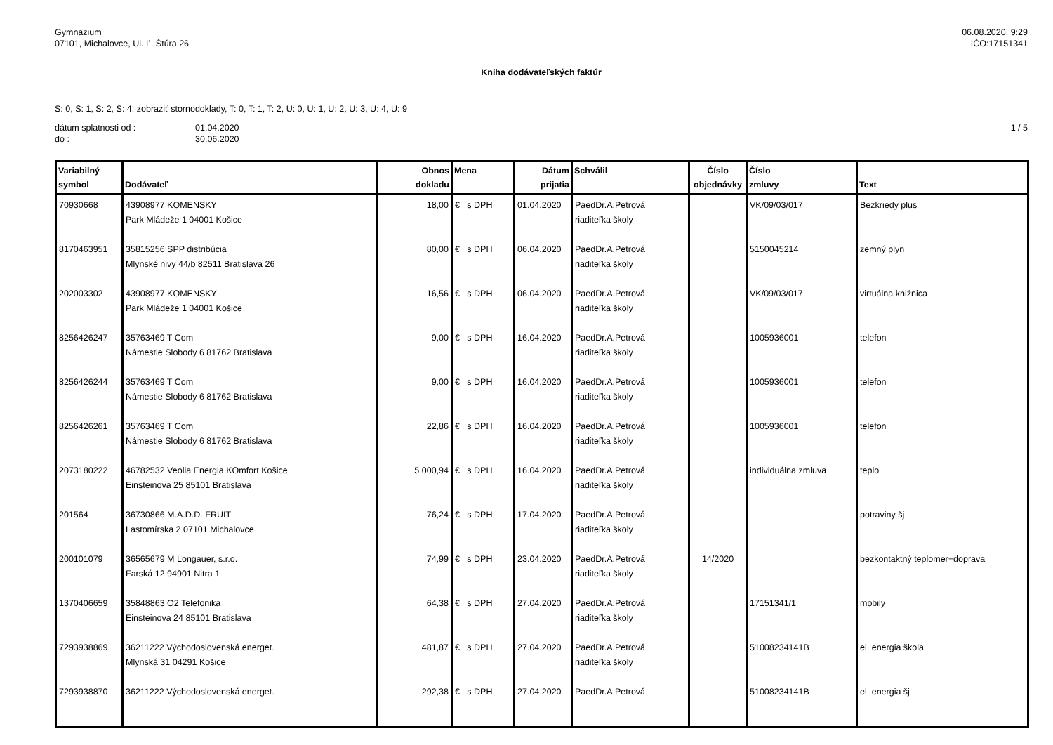Gymnazium
07101, Michalovce, Ul. Ľ. Štúra 26
06.08.2020, 9:29
IČO:17151341
Kniha dodávateľských faktúr
S: 0, S: 1, S: 2, S: 4, zobraziť stornodoklady, T: 0, T: 1, T: 2, U: 0, U: 1, U: 2, U: 3, U: 4, U: 9
dátum splatnosti od :
do :
01.04.2020
30.06.2020
1 / 5
| Variabilný symbol | Dodávateľ | Obnos dokladu | Mena | Dátum prijatia | Schválil | Číslo objednávky | Číslo zmluvy | Text |
| --- | --- | --- | --- | --- | --- | --- | --- | --- |
| 70930668 | 43908977 KOMENSKY Park Mládeže 1 04001 Košice | 18,00 | € s DPH | 01.04.2020 | PaedDr.A.Petrová riaditeľka školy | | VK/09/03/017 | Bezkriedy plus |
| 8170463951 | 35815256 SPP distribúcia Mlynské nivy 44/b 82511 Bratislava 26 | 80,00 | € s DPH | 06.04.2020 | PaedDr.A.Petrová riaditeľka školy | | 5150045214 | zemný plyn |
| 202003302 | 43908977 KOMENSKY Park Mládeže 1 04001 Košice | 16,56 | € s DPH | 06.04.2020 | PaedDr.A.Petrová riaditeľka školy | | VK/09/03/017 | virtuálna knižnica |
| 8256426247 | 35763469 T Com Námestie Slobody 6 81762 Bratislava | 9,00 | € s DPH | 16.04.2020 | PaedDr.A.Petrová riaditeľka školy | | 1005936001 | telefon |
| 8256426244 | 35763469 T Com Námestie Slobody 6 81762 Bratislava | 9,00 | € s DPH | 16.04.2020 | PaedDr.A.Petrová riaditeľka školy | | 1005936001 | telefon |
| 8256426261 | 35763469 T Com Námestie Slobody 6 81762 Bratislava | 22,86 | € s DPH | 16.04.2020 | PaedDr.A.Petrová riaditeľka školy | | 1005936001 | telefon |
| 2073180222 | 46782532 Veolia Energia KOmfort Košice Einsteinova 25 85101 Bratislava | 5 000,94 | € s DPH | 16.04.2020 | PaedDr.A.Petrová riaditeľka školy | | individuálna zmluva | teplo |
| 201564 | 36730866 M.A.D.D. FRUIT Lastomírska 2 07101 Michalovce | 76,24 | € s DPH | 17.04.2020 | PaedDr.A.Petrová riaditeľka školy | | | potraviny šj |
| 200101079 | 36565679 M Longauer, s.r.o. Farská 12 94901 Nitra 1 | 74,99 | € s DPH | 23.04.2020 | PaedDr.A.Petrová riaditeľka školy | 14/2020 | | bezkontaktný teplomer+doprava |
| 1370406659 | 35848863 O2 Telefonika Einsteinova 24 85101 Bratislava | 64,38 | € s DPH | 27.04.2020 | PaedDr.A.Petrová riaditeľka školy | | 17151341/1 | mobily |
| 7293938869 | 36211222 Východoslovenská energet. Mlynská 31 04291 Košice | 481,87 | € s DPH | 27.04.2020 | PaedDr.A.Petrová riaditeľka školy | | 51008234141B | el. energia škola |
| 7293938870 | 36211222 Východoslovenská energet. | 292,38 | € s DPH | 27.04.2020 | PaedDr.A.Petrová | | 51008234141B | el. energia šj |